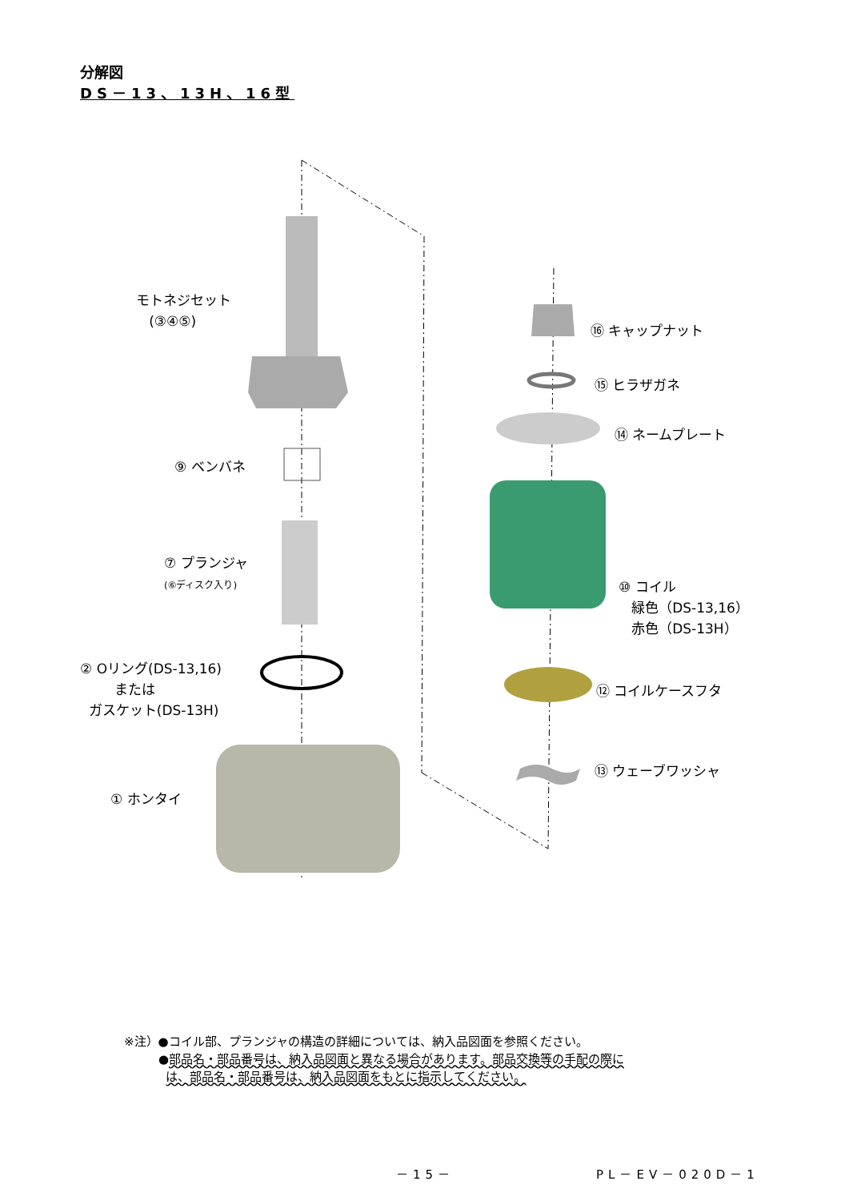分解図
DS－13、13H、16型
モトネジセット
(③④⑤)
⑨ ベンバネ
⑦ プランジャ
(⑥ディスク入り)
② Oリング(DS-13,16)
または
ガスケット(DS-13H)
① ホンタイ
⑯ キャップナット
⑮ ヒラザガネ
⑭ ネームプレート
⑩ コイル
緑色（DS-13,16）
赤色（DS-13H）
⑫ コイルケースフタ
⑬ ウェーブワッシャ
※注）●コイル部、プランジャの構造の詳細については、納入品図面を参照ください。
●部品名・部品番号は、納入品図面と異なる場合があります。部品交換等の手配の際に
は、部品名・部品番号は、納入品図面をもとに指示してください。
－15－ PL－EV－020D－1